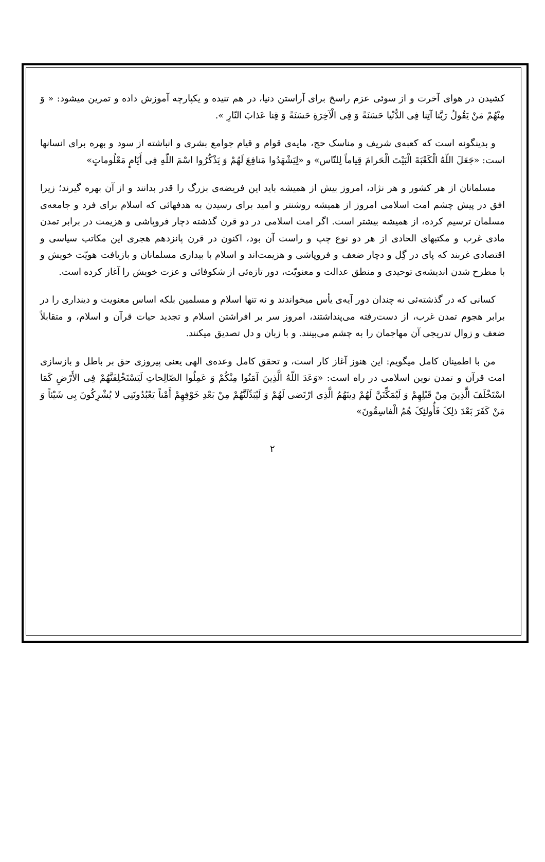کشیدن در هوای آخرت و از سوئی عزم راسخ برای آراستن دنیا، در هم تنیده و یکپارچه آموزش داده و تمرین میشود: « وَ مِنْهُمْ مَنْ یَقُولُ رَبَّنا آتِنا فِی الدُّنْیا حَسَنَةً وَ فِی الْآخِرَةِ حَسَنَةً وَ قِنا عَذابَ النّارِ ».
و بدینگونه است که کعبه‌ی شریف و مناسک حج، مایه‌ی قوام و قیام جوامع بشری و انباشته از سود و بهره برای انسانها است: «جَعَلَ اللّهُ الْکَعْبَةَ الْبَیْتَ الْحَرامَ قِیاماً لِلنّاس» و «لِیَشْهَدُوا مَنافِعَ لَهُمْ وَ یَذْکُرُوا اسْمَ اللّهِ فِی أَیّامٍ مَعْلُوماتٍ»
مسلمانان از هر کشور و هر نژاد، امروز بیش از همیشه باید این فریضه‌ی بزرگ را قدر بدانند و از آن بهره گیرند؛ زیرا افق در پیش چشم امت اسلامی امروز از همیشه روشنتر و امید برای رسیدن به هدفهائی که اسلام برای فرد و جامعه‌ی مسلمان ترسیم کرده، از همیشه بیشتر است. اگر امت اسلامی در دو قرن گذشته دچار فروپاشی و هزیمت در برابر تمدن مادی غرب و مکتبهای الحادی از هر دو نوع چپ و راست آن بود، اکنون در قرن پانزدهم هجری این مکاتب سیاسی و اقتصادی غربند که پای در گِل و دچار ضعف و فروپاشی و هزیمت‌اند و اسلام با بیداری مسلمانان و بازیافت هویّت خویش و با مطرح شدن اندیشه‌ی توحیدی و منطق عدالت و معنویّت، دور تازه‌ئی از شکوفائی و عزت خویش را آغاز کرده است.
کسانی که در گذشته‌ئی نه چندان دور آیه‌ی یأس میخواندند و نه تنها اسلام و مسلمین بلکه اساس معنویت و دینداری را در برابر هجوم تمدن غرب، از دست‌رفته می‌پنداشتند، امروز سر بر افراشتن اسلام و تجدید حیات قرآن و اسلام، و متقابلاً ضعف و زوال تدریجی آن مهاجمان را به چشم می‌بینند. و با زبان و دل تصدیق میکنند.
من با اطمینان کامل میگویم: این هنوز آغاز کار است، و تحقق کامل وعده‌ی الهی یعنی پیروزی حق بر باطل و بازسازی امت قرآن و تمدن نوین اسلامی در راه است: «وَعَدَ اللّهُ الَّذِینَ آمَنُوا مِنْکُمْ وَ عَمِلُوا الصّالِحاتِ لَیَسْتَخْلِفَنَّهُمْ فِی الأَرْضِ کَمَا اسْتَخْلَفَ الَّذِینَ مِنْ قَبْلِهِمْ وَ لَیُمَکِّنَنَّ لَهُمْ دِینَهُمُ الَّذِی ارْتَضی لَهُمْ وَ لَیُبَدِّلَنَّهُمْ مِنْ بَعْدِ خَوْفِهِمْ أَمْناً یَعْبُدُونَنِی لا یُشْرِکُونَ بِی شَیْئاً وَ مَنْ کَفَرَ بَعْدَ ذلِکَ فَأُولئِکَ هُمُ الْفاسِقُونَ»
۲